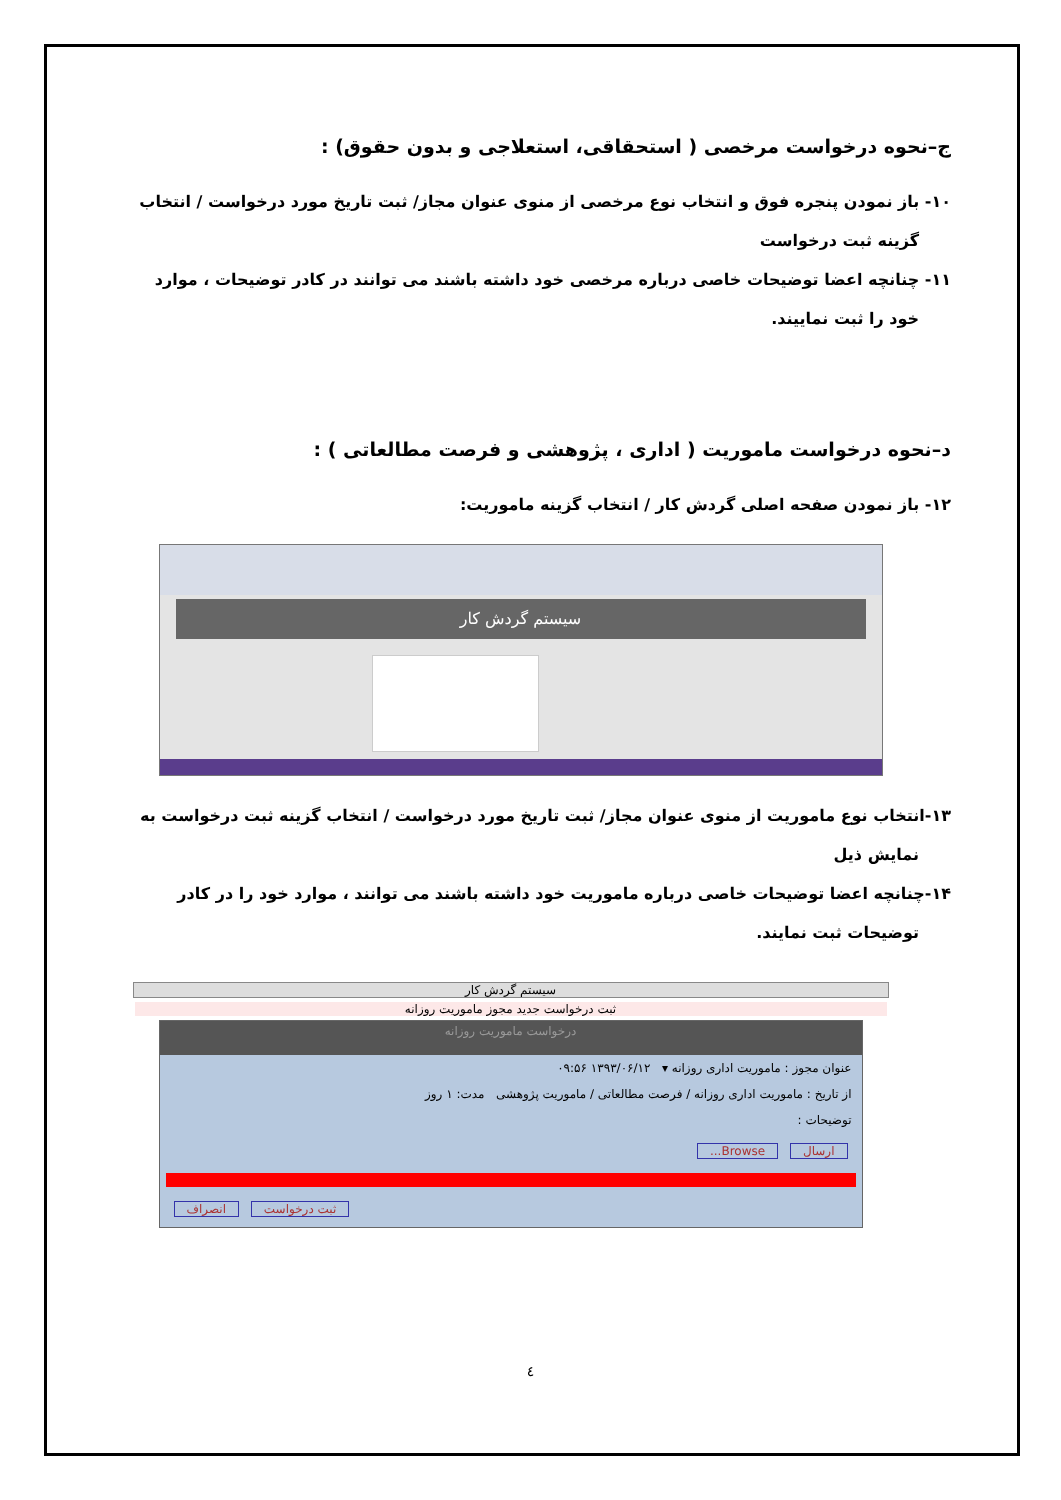ج–نحوه درخواست مرخصی ( استحقاقی، استعلاجی و بدون حقوق) :
۱۰- باز نمودن پنجره فوق و انتخاب نوع مرخصی از منوی عنوان مجاز/ ثبت تاریخ مورد درخواست / انتخاب
گزینه ثبت درخواست
۱۱- چنانچه اعضا توضیحات خاصی درباره مرخصی خود داشته باشند می توانند در کادر توضیحات ، موارد
خود را ثبت نماییند.
د–نحوه درخواست ماموریت ( اداری ، پژوهشی و فرصت مطالعاتی ) :
۱۲- باز نمودن صفحه اصلی گردش کار / انتخاب گزینه ماموریت:
سیستم گردش کار
۱۳-انتخاب نوع ماموریت از منوی عنوان مجاز/ ثبت تاریخ مورد درخواست / انتخاب گزینه ثبت درخواست به
نمایش ذیل
۱۴-چنانچه اعضا توضیحات خاصی درباره ماموریت خود داشته باشند می توانند ، موارد خود را در کادر
توضیحات ثبت نمایند.
سیستم گردش کار
ثبت درخواست جدید مجوز ماموریت روزانه
درخواست ماموریت روزانه
عنوان مجوز : ماموریت اداری روزانه ▾ ۱۳۹۳/۰۶/۱۲ ۰۹:۵۶
از تاریخ : ماموریت اداری روزانه / فرصت مطالعاتی / ماموریت پژوهشی مدت: ۱ روز
توضیحات :
ارسال Browse...
ثبت درخواست انصراف
٤